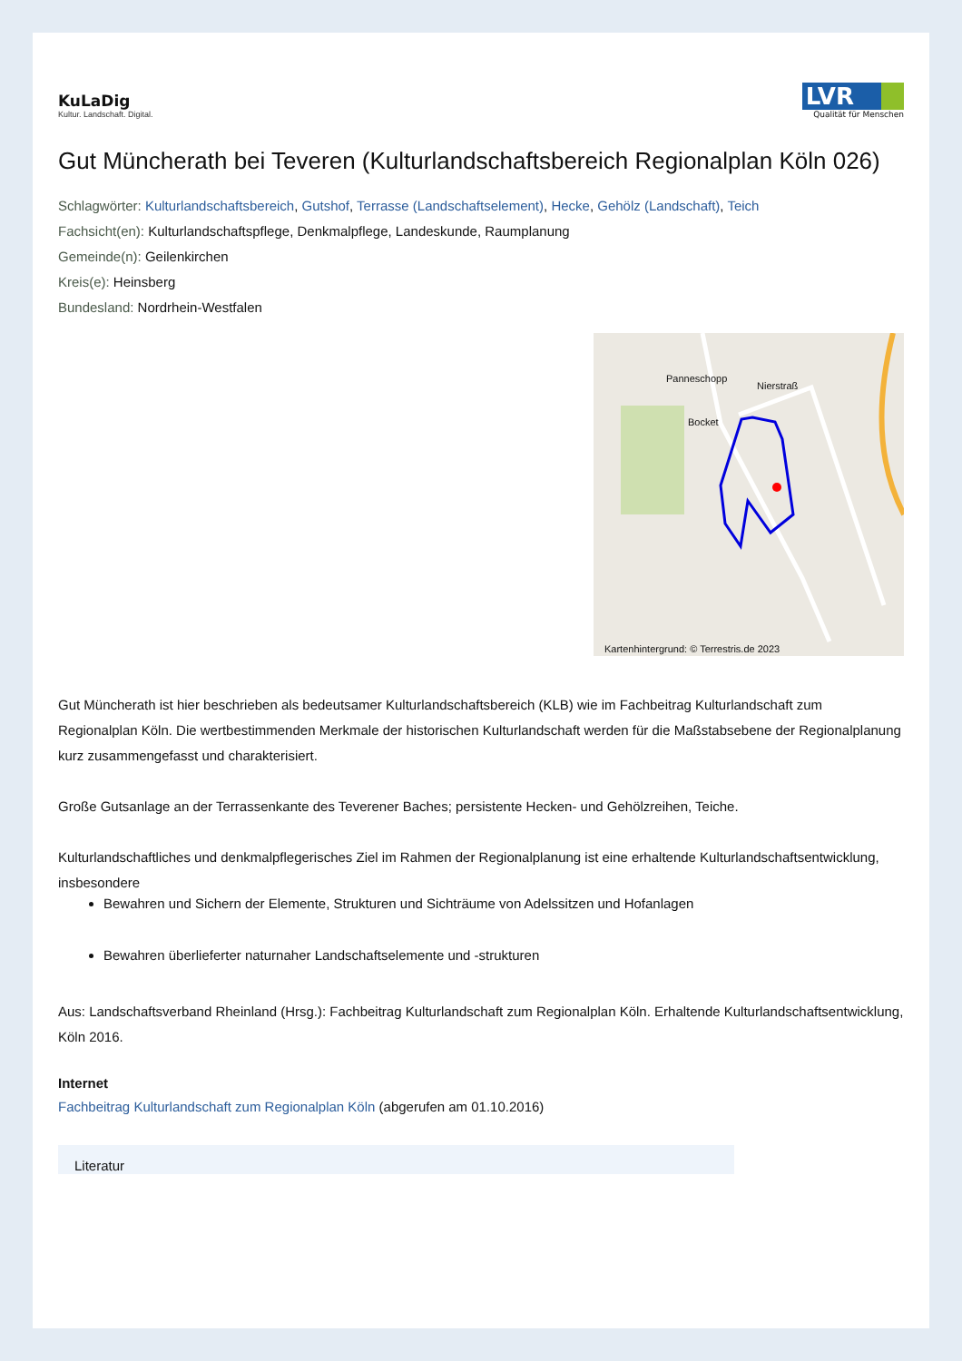KuLaDig
Kultur. Landschaft. Digital.
LVR
Qualität für Menschen
Gut Müncherath bei Teveren (Kulturlandschaftsbereich Regionalplan Köln 026)
Schlagwörter: Kulturlandschaftsbereich, Gutshof, Terrasse (Landschaftselement), Hecke, Gehölz (Landschaft), Teich
Fachsicht(en): Kulturlandschaftspflege, Denkmalpflege, Landeskunde, Raumplanung
Gemeinde(n): Geilenkirchen
Kreis(e): Heinsberg
Bundesland: Nordrhein-Westfalen
Panneschopp
Nierstraß
Bocket
Kartenhintergrund: © Terrestris.de 2023
Gut Müncherath ist hier beschrieben als bedeutsamer Kulturlandschaftsbereich (KLB) wie im Fachbeitrag Kulturlandschaft zum Regionalplan Köln. Die wertbestimmenden Merkmale der historischen Kulturlandschaft werden für die Maßstabsebene der Regionalplanung kurz zusammengefasst und charakterisiert.
Große Gutsanlage an der Terrassenkante des Teverener Baches; persistente Hecken- und Gehölzreihen, Teiche.
Kulturlandschaftliches und denkmalpflegerisches Ziel im Rahmen der Regionalplanung ist eine erhaltende Kulturlandschaftsentwicklung, insbesondere
Bewahren und Sichern der Elemente, Strukturen und Sichträume von Adelssitzen und Hofanlagen
Bewahren überlieferter naturnaher Landschaftselemente und -strukturen
Aus: Landschaftsverband Rheinland (Hrsg.): Fachbeitrag Kulturlandschaft zum Regionalplan Köln. Erhaltende Kulturlandschaftsentwicklung, Köln 2016.
Internet
Fachbeitrag Kulturlandschaft zum Regionalplan Köln (abgerufen am 01.10.2016)
Literatur